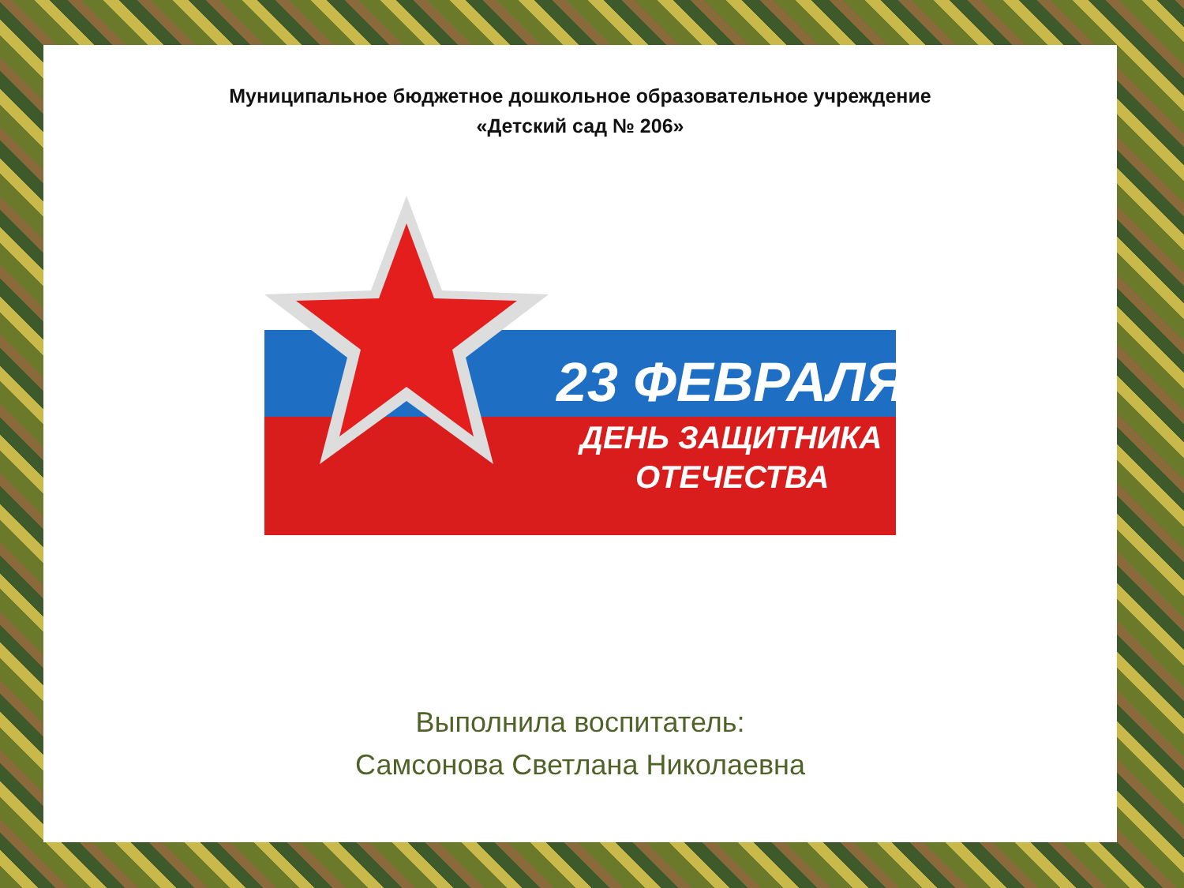Муниципальное бюджетное дошкольное образовательное учреждение
«Детский сад № 206»
23 ФЕВРАЛЯ
ДЕНЬ ЗАЩИТНИКА
ОТЕЧЕСТВА
Выполнила воспитатель:
Самсонова Светлана Николаевна